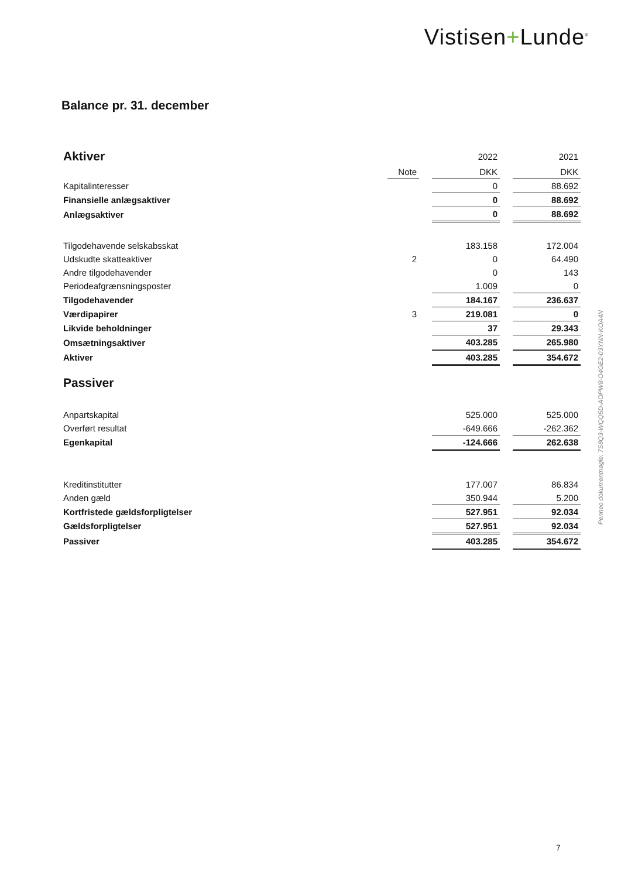Vistisen+Lunde<sup>®</sup>
Balance pr. 31. december
| Aktiver | | | 2022 | | 2021 |
| | Note | | DKK | | DKK |
| Kapitalinteresser | | | 0 | | 88.692 |
| Finansielle anlægsaktiver | | | 0 | | 88.692 |
| Anlægsaktiver | | | 0 | | 88.692 |
| Tilgodehavende selskabsskat | | | 183.158 | | 172.004 |
| Udskudte skatteaktiver | 2 | | 0 | | 64.490 |
| Andre tilgodehavender | | | 0 | | 143 |
| Periodeafgrænsningsposter | | | 1.009 | | 0 |
| Tilgodehavender | | | 184.167 | | 236.637 |
| Værdipapirer | 3 | | 219.081 | | 0 |
| Likvide beholdninger | | | 37 | | 29.343 |
| Omsætningsaktiver | | | 403.285 | | 265.980 |
| Aktiver | | | 403.285 | | 354.672 |
| Passiver | | | | | |
| Anpartskapital | | | 525.000 | | 525.000 |
| Overført resultat | | | -649.666 | | -262.362 |
| Egenkapital | | | -124.666 | | 262.638 |
| Kreditinstitutter | | | 177.007 | | 86.834 |
| Anden gæld | | | 350.944 | | 5.200 |
| Kortfristede gældsforpligtelser | | | 527.951 | | 92.034 |
| Gældsforpligtelser | | | 527.951 | | 92.034 |
| Passiver | | | 403.285 | | 354.672 |
Penneo dokumentnøgle: 7S8Q3-WQQ5D-AOPW8-O4GE2-03YNN-KOA4N
7